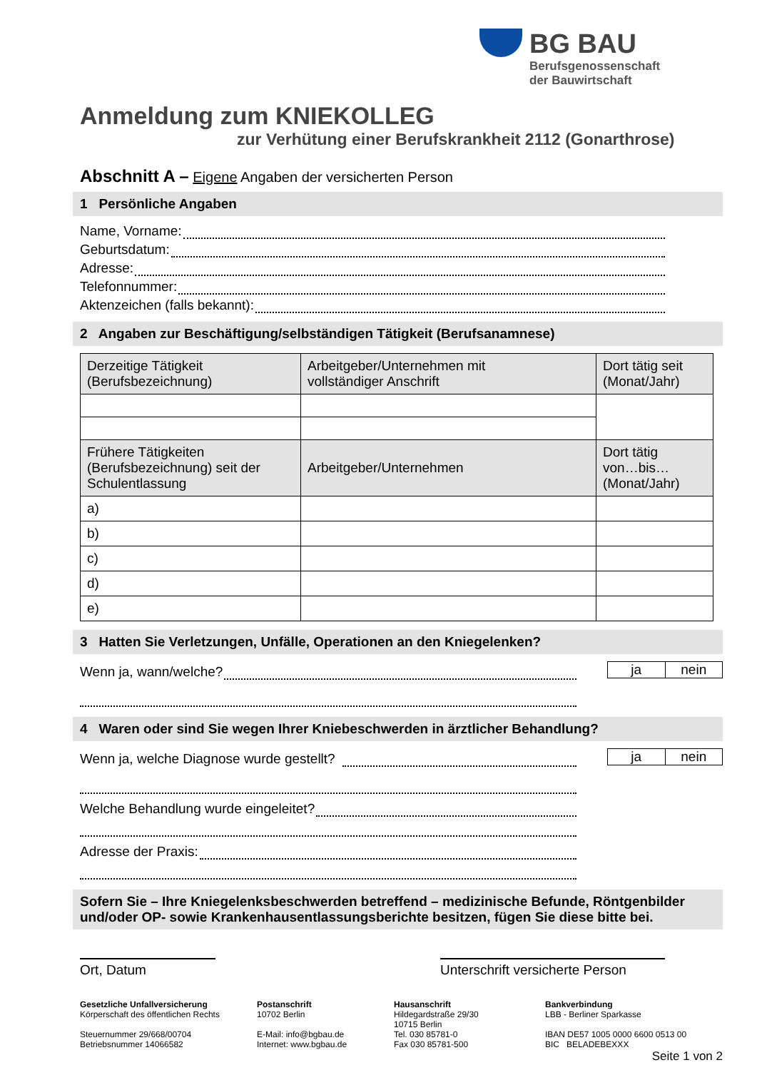BG BAU
Berufsgenossenschaft
der Bauwirtschaft
Anmeldung zum KNIEKOLLEG
zur Verhütung einer Berufskrankheit 2112 (Gonarthrose)
Abschnitt A – Eigene Angaben der versicherten Person
1 Persönliche Angaben
Name, Vorname:
Geburtsdatum:
Adresse:
Telefonnummer:
Aktenzeichen (falls bekannt):
2 Angaben zur Beschäftigung/selbständigen Tätigkeit (Berufsanamnese)
| Derzeitige Tätigkeit (Berufsbezeichnung) | Arbeitgeber/Unternehmen mit vollständiger Anschrift | Dort tätig seit (Monat/Jahr) |
| --- | --- | --- |
| Frühere Tätigkeiten (Berufsbezeichnung) seit der Schulentlassung | Arbeitgeber/Unternehmen | Dort tätig von…bis… (Monat/Jahr) |
| a) | | |
| b) | | |
| c) | | |
| d) | | |
| e) | | |
3 Hatten Sie Verletzungen, Unfälle, Operationen an den Kniegelenken?
Wenn ja, wann/welche?
ja nein
4 Waren oder sind Sie wegen Ihrer Kniebeschwerden in ärztlicher Behandlung?
Wenn ja, welche Diagnose wurde gestellt?
ja nein
Welche Behandlung wurde eingeleitet?
Adresse der Praxis:
Sofern Sie – Ihre Kniegelenksbeschwerden betreffend – medizinische Befunde, Röntgenbilder und/oder OP- sowie Krankenhausentlassungsberichte besitzen, fügen Sie diese bitte bei.
Ort, Datum Unterschrift versicherte Person
Gesetzliche Unfallversicherung
Körperschaft des öffentlichen Rechts
Steuernummer 29/668/00704
Betriebsnummer 14066582
Postanschrift
10702 Berlin
E-Mail: info@bgbau.de
Internet: www.bgbau.de
Hausanschrift
Hildegardstraße 29/30
10715 Berlin
Tel. 030 85781-0
Fax 030 85781-500
Bankverbindung
LBB - Berliner Sparkasse
IBAN DE57 1005 0000 6600 0513 00
BIC BELADEBEXXX
Seite 1 von 2